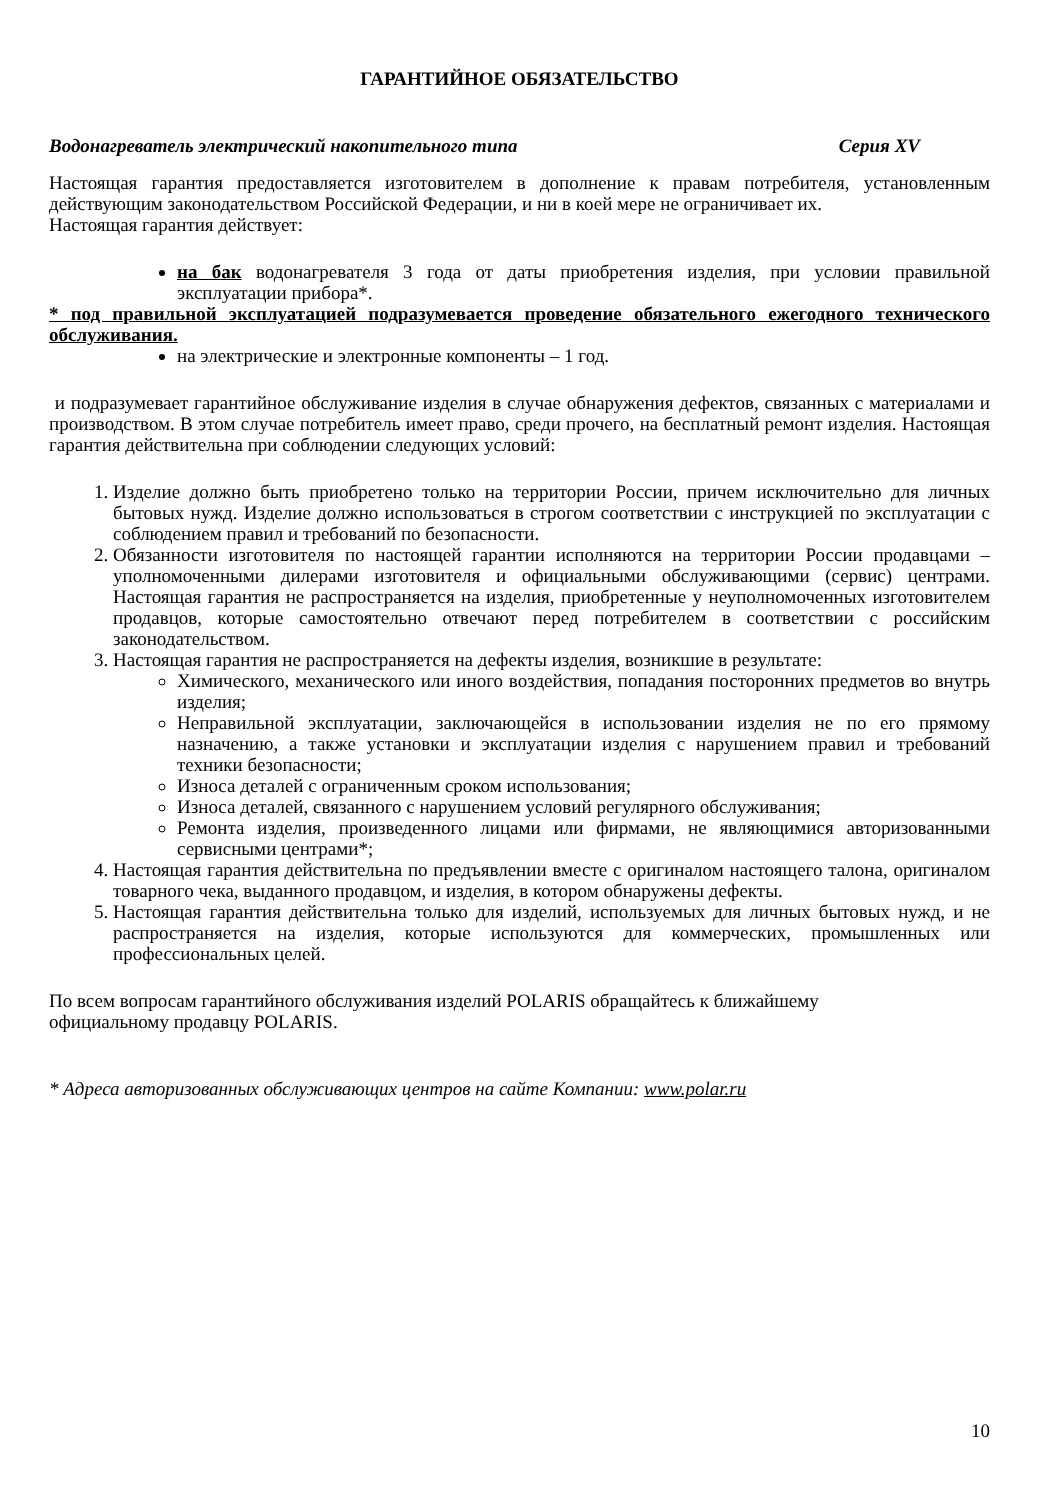ГАРАНТИЙНОЕ ОБЯЗАТЕЛЬСТВО
Водонагреватель электрический накопительного типа Серия XV
Настоящая гарантия предоставляется изготовителем в дополнение к правам потребителя, установленным действующим законодательством Российской Федерации, и ни в коей мере не ограничивает их.
Настоящая гарантия действует:
на бак водонагревателя 3 года от даты приобретения изделия, при условии правильной эксплуатации прибора*.
* под правильной эксплуатацией подразумевается проведение обязательного ежегодного технического обслуживания.
на электрические и электронные компоненты – 1 год.
и подразумевает гарантийное обслуживание изделия в случае обнаружения дефектов, связанных с материалами и производством. В этом случае потребитель имеет право, среди прочего, на бесплатный ремонт изделия. Настоящая гарантия действительна при соблюдении следующих условий:
1. Изделие должно быть приобретено только на территории России, причем исключительно для личных бытовых нужд. Изделие должно использоваться в строгом соответствии с инструкцией по эксплуатации с соблюдением правил и требований по безопасности.
2. Обязанности изготовителя по настоящей гарантии исполняются на территории России продавцами – уполномоченными дилерами изготовителя и официальными обслуживающими (сервис) центрами. Настоящая гарантия не распространяется на изделия, приобретенные у неуполномоченных изготовителем продавцов, которые самостоятельно отвечают перед потребителем в соответствии с российским законодательством.
3. Настоящая гарантия не распространяется на дефекты изделия, возникшие в результате:
Химического, механического или иного воздействия, попадания посторонних предметов во внутрь изделия;
Неправильной эксплуатации, заключающейся в использовании изделия не по его прямому назначению, а также установки и эксплуатации изделия с нарушением правил и требований техники безопасности;
Износа деталей с ограниченным сроком использования;
Износа деталей, связанного с нарушением условий регулярного обслуживания;
Ремонта изделия, произведенного лицами или фирмами, не являющимися авторизованными сервисными центрами*;
4. Настоящая гарантия действительна по предъявлении вместе с оригиналом настоящего талона, оригиналом товарного чека, выданного продавцом, и изделия, в котором обнаружены дефекты.
5. Настоящая гарантия действительна только для изделий, используемых для личных бытовых нужд, и не распространяется на изделия, которые используются для коммерческих, промышленных или профессиональных целей.
По всем вопросам гарантийного обслуживания изделий POLARIS обращайтесь к ближайшему
официальному продавцу POLARIS.
* Адреса авторизованных обслуживающих центров на сайте Компании: www.polar.ru
10